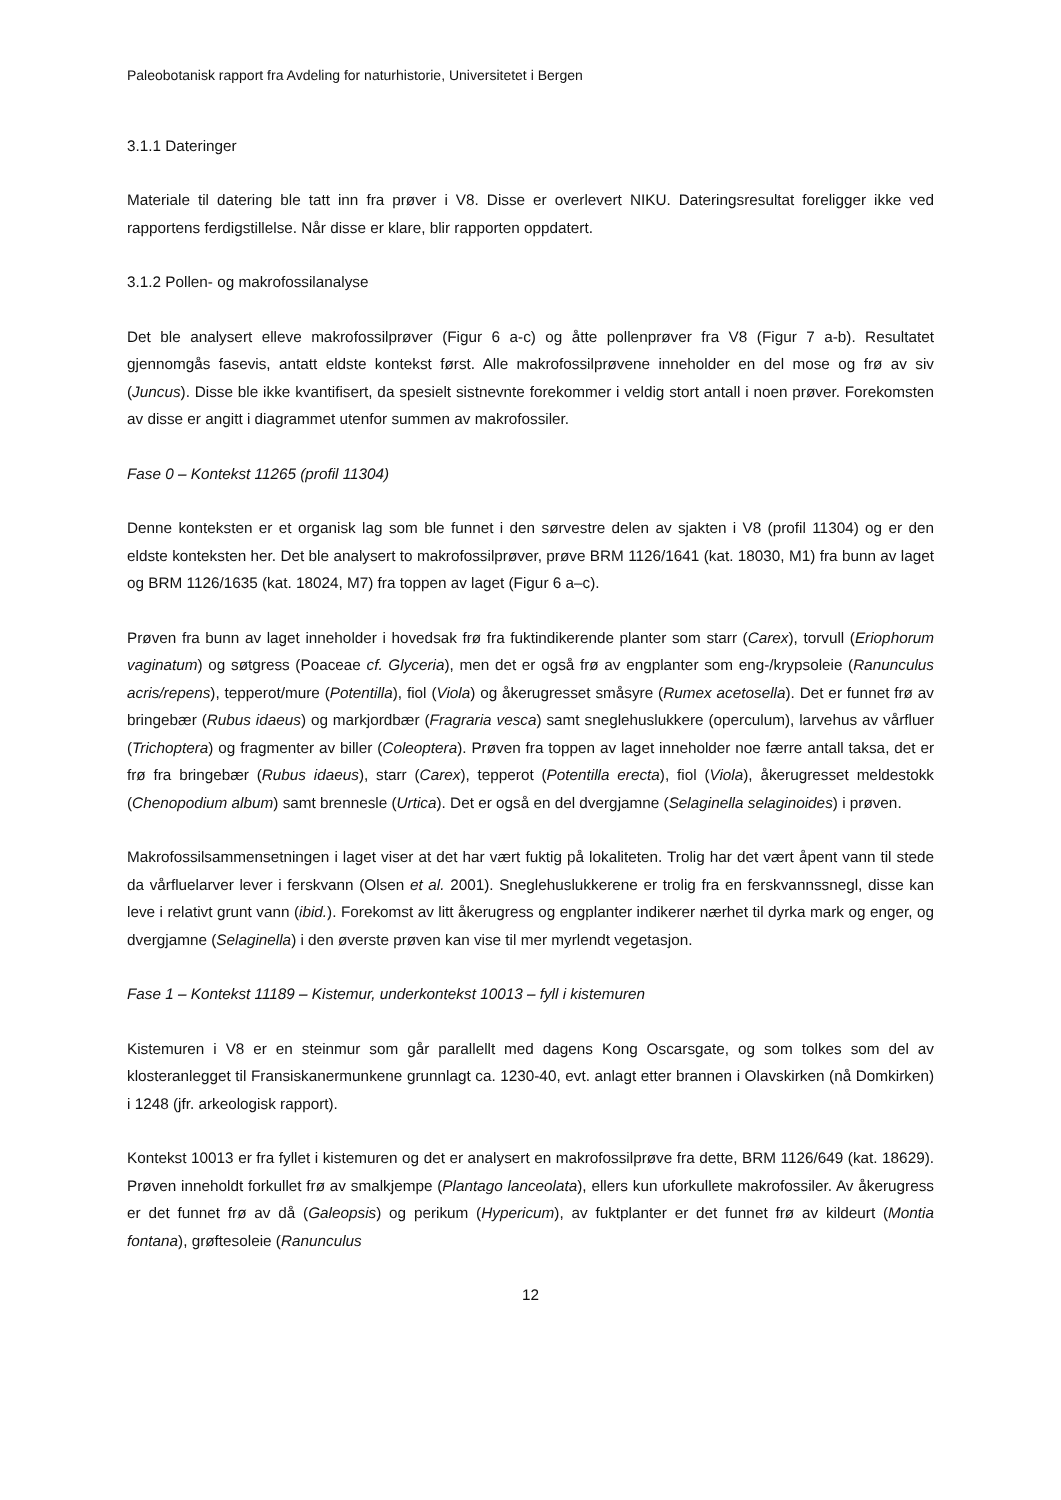Paleobotanisk rapport fra Avdeling for naturhistorie, Universitetet i Bergen
3.1.1 Dateringer
Materiale til datering ble tatt inn fra prøver i V8. Disse er overlevert NIKU. Dateringsresultat foreligger ikke ved rapportens ferdigstillelse. Når disse er klare, blir rapporten oppdatert.
3.1.2 Pollen- og makrofossilanalyse
Det ble analysert elleve makrofossilprøver (Figur 6 a-c) og åtte pollenprøver fra V8 (Figur 7 a-b). Resultatet gjennomgås fasevis, antatt eldste kontekst først. Alle makrofossilprøvene inneholder en del mose og frø av siv (Juncus). Disse ble ikke kvantifisert, da spesielt sistnevnte forekommer i veldig stort antall i noen prøver. Forekomsten av disse er angitt i diagrammet utenfor summen av makrofossiler.
Fase 0 – Kontekst 11265 (profil 11304)
Denne konteksten er et organisk lag som ble funnet i den sørvestre delen av sjakten i V8 (profil 11304) og er den eldste konteksten her. Det ble analysert to makrofossilprøver, prøve BRM 1126/1641 (kat. 18030, M1) fra bunn av laget og BRM 1126/1635 (kat. 18024, M7) fra toppen av laget (Figur 6 a–c).
Prøven fra bunn av laget inneholder i hovedsak frø fra fuktindikerende planter som starr (Carex), torvull (Eriophorum vaginatum) og søtgress (Poaceae cf. Glyceria), men det er også frø av engplanter som eng-/krypsoleie (Ranunculus acris/repens), tepperot/mure (Potentilla), fiol (Viola) og åkerugresset småsyre (Rumex acetosella). Det er funnet frø av bringebær (Rubus idaeus) og markjordbær (Fragraria vesca) samt sneglehuslukkere (operculum), larvehus av vårfluer (Trichoptera) og fragmenter av biller (Coleoptera). Prøven fra toppen av laget inneholder noe færre antall taksa, det er frø fra bringebær (Rubus idaeus), starr (Carex), tepperot (Potentilla erecta), fiol (Viola), åkerugresset meldestokk (Chenopodium album) samt brennesle (Urtica). Det er også en del dvergjamne (Selaginella selaginoides) i prøven.
Makrofossilsammensetningen i laget viser at det har vært fuktig på lokaliteten. Trolig har det vært åpent vann til stede da vårfluelarver lever i ferskvann (Olsen et al. 2001). Sneglehuslukkerene er trolig fra en ferskvannssnegl, disse kan leve i relativt grunt vann (ibid.). Forekomst av litt åkerugress og engplanter indikerer nærhet til dyrka mark og enger, og dvergjamne (Selaginella) i den øverste prøven kan vise til mer myrlendt vegetasjon.
Fase 1 – Kontekst 11189 – Kistemur, underkontekst 10013 – fyll i kistemuren
Kistemuren i V8 er en steinmur som går parallellt med dagens Kong Oscarsgate, og som tolkes som del av klosteranlegget til Fransiskanermunkene grunnlagt ca. 1230-40, evt. anlagt etter brannen i Olavskirken (nå Domkirken) i 1248 (jfr. arkeologisk rapport).
Kontekst 10013 er fra fyllet i kistemuren og det er analysert en makrofossilprøve fra dette, BRM 1126/649 (kat. 18629). Prøven inneholdt forkullet frø av smalkjempe (Plantago lanceolata), ellers kun uforkullete makrofossiler. Av åkerugress er det funnet frø av då (Galeopsis) og perikum (Hypericum), av fuktplanter er det funnet frø av kildeurt (Montia fontana), grøftesoleie (Ranunculus
12